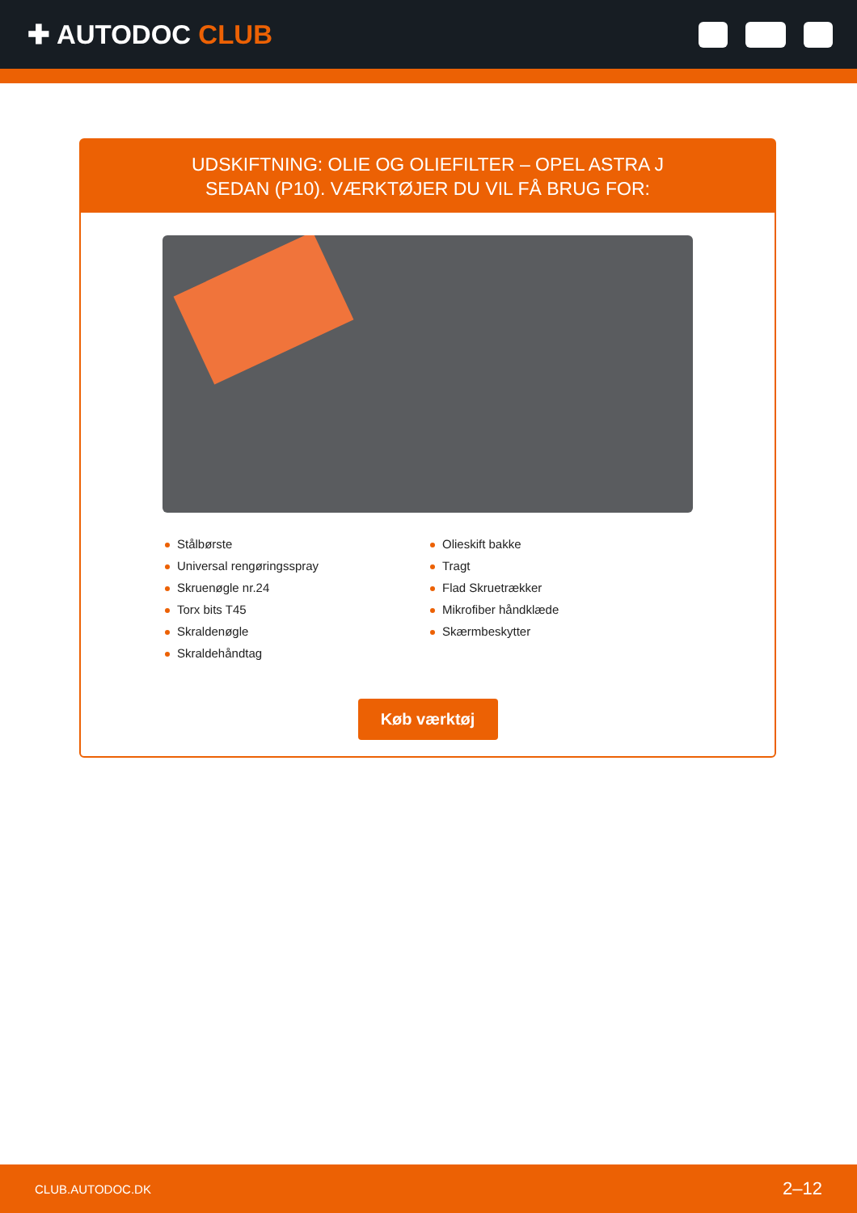✚ AUTODOC CLUB
UDSKIFTNING: OLIE OG OLIEFILTER – OPEL ASTRA J
SEDAN (P10). VÆRKTØJER DU VIL FÅ BRUG FOR:
Stålbørste
Universal rengøringsspray
Skruenøgle nr.24
Torx bits T45
Skraldenøgle
Skraldehåndtag
Olieskift bakke
Tragt
Flad Skruetrækker
Mikrofiber håndklæde
Skærmbeskytter
Køb værktøj
CLUB.AUTODOC.DK 2–12